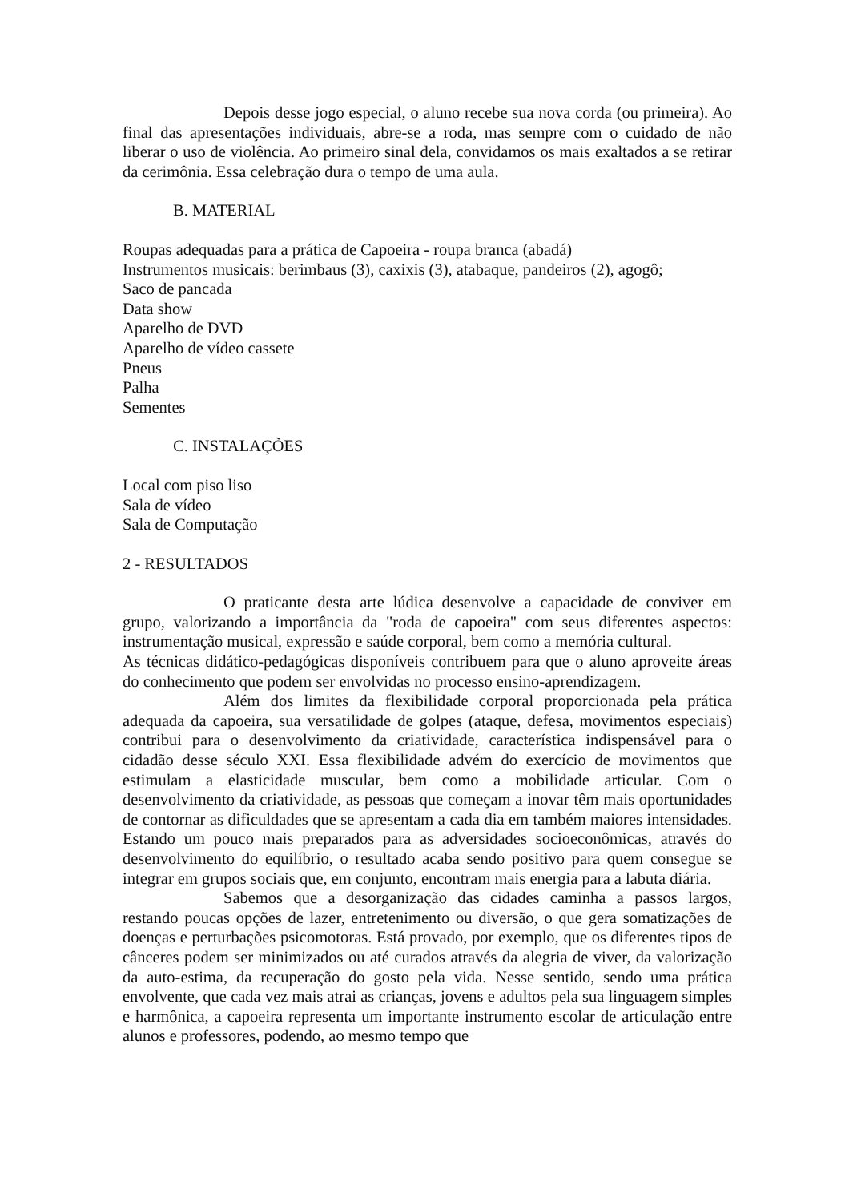Depois desse jogo especial, o aluno recebe sua nova corda (ou primeira). Ao final das apresentações individuais, abre-se a roda, mas sempre com o cuidado de não liberar o uso de violência. Ao primeiro sinal dela, convidamos os mais exaltados a se retirar da cerimônia. Essa celebração dura o tempo de uma aula.
B. MATERIAL
Roupas adequadas para a prática de Capoeira - roupa branca (abadá)
Instrumentos musicais: berimbaus (3), caxixis (3), atabaque, pandeiros (2), agogô;
Saco de pancada
Data show
Aparelho de DVD
Aparelho de vídeo cassete
Pneus
Palha
Sementes
C. INSTALAÇÕES
Local com piso liso
Sala de vídeo
Sala de Computação
2 - RESULTADOS
O praticante desta arte lúdica desenvolve a capacidade de conviver em grupo, valorizando a importância da "roda de capoeira" com seus diferentes aspectos: instrumentação musical, expressão e saúde corporal, bem como a memória cultural.
As técnicas didático-pedagógicas disponíveis contribuem para que o aluno aproveite áreas do conhecimento que podem ser envolvidas no processo ensino-aprendizagem.
Além dos limites da flexibilidade corporal proporcionada pela prática adequada da capoeira, sua versatilidade de golpes (ataque, defesa, movimentos especiais) contribui para o desenvolvimento da criatividade, característica indispensável para o cidadão desse século XXI. Essa flexibilidade advém do exercício de movimentos que estimulam a elasticidade muscular, bem como a mobilidade articular. Com o desenvolvimento da criatividade, as pessoas que começam a inovar têm mais oportunidades de contornar as dificuldades que se apresentam a cada dia em também maiores intensidades. Estando um pouco mais preparados para as adversidades socioeconômicas, através do desenvolvimento do equilíbrio, o resultado acaba sendo positivo para quem consegue se integrar em grupos sociais que, em conjunto, encontram mais energia para a labuta diária.
Sabemos que a desorganização das cidades caminha a passos largos, restando poucas opções de lazer, entretenimento ou diversão, o que gera somatizações de doenças e perturbações psicomotoras. Está provado, por exemplo, que os diferentes tipos de cânceres podem ser minimizados ou até curados através da alegria de viver, da valorização da auto-estima, da recuperação do gosto pela vida. Nesse sentido, sendo uma prática envolvente, que cada vez mais atrai as crianças, jovens e adultos pela sua linguagem simples e harmônica, a capoeira representa um importante instrumento escolar de articulação entre alunos e professores, podendo, ao mesmo tempo que